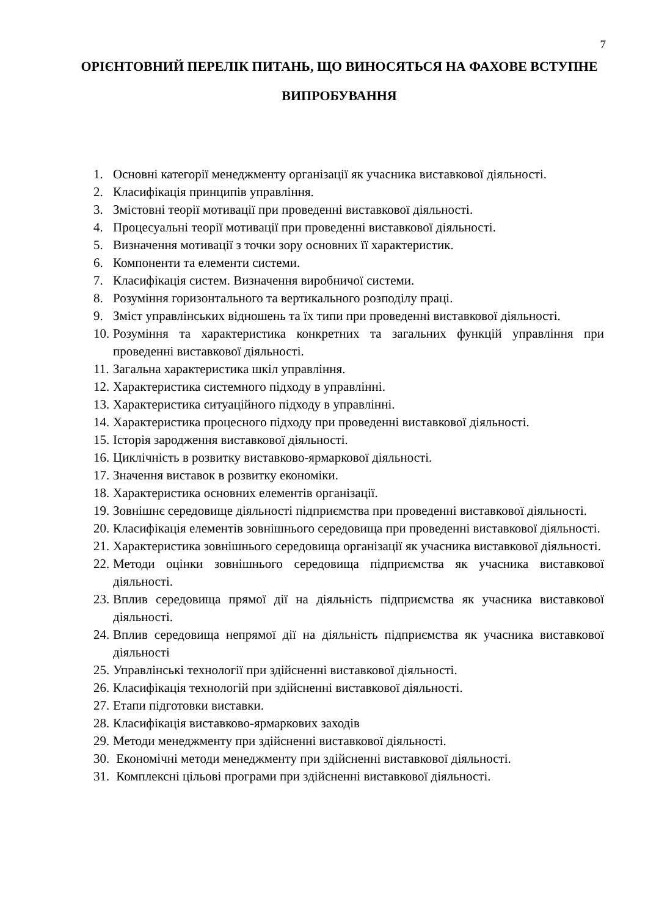7
ОРІЄНТОВНИЙ ПЕРЕЛІК ПИТАНЬ, ЩО ВИНОСЯТЬСЯ НА ФАХОВЕ ВСТУПНЕ ВИПРОБУВАННЯ
1. Основні категорії менеджменту організації як учасника виставкової діяльності.
2. Класифікація принципів управління.
3. Змістовні теорії мотивації при проведенні виставкової діяльності.
4. Процесуальні теорії мотивації при проведенні виставкової діяльності.
5. Визначення мотивації з точки зору основних її характеристик.
6. Компоненти та елементи системи.
7. Класифікація систем. Визначення виробничої системи.
8. Розуміння горизонтального та вертикального розподілу праці.
9. Зміст управлінських відношень та їх типи при проведенні виставкової діяльності.
10. Розуміння та характеристика конкретних та загальних функцій управління при проведенні виставкової діяльності.
11. Загальна характеристика шкіл управління.
12. Характеристика системного підходу в управлінні.
13. Характеристика ситуаційного підходу в управлінні.
14. Характеристика процесного підходу при проведенні виставкової діяльності.
15. Історія зародження виставкової діяльності.
16. Циклічність в розвитку виставково-ярмаркової діяльності.
17. Значення виставок в розвитку економіки.
18. Характеристика основних елементів організації.
19. Зовнішнє середовище діяльності підприємства при проведенні виставкової діяльності.
20. Класифікація елементів зовнішнього середовища при проведенні виставкової діяльності.
21. Характеристика зовнішнього середовища організації як учасника виставкової діяльності.
22. Методи оцінки зовнішнього середовища підприємства як учасника виставкової діяльності.
23. Вплив середовища прямої дії на діяльність підприємства як учасника виставкової діяльності.
24. Вплив середовища непрямої дії на діяльність підприємства як учасника виставкової діяльності
25. Управлінські технології при здійсненні виставкової діяльності.
26. Класифікація технологій при здійсненні виставкової діяльності.
27. Етапи підготовки виставки.
28. Класифікація виставково-ярмаркових заходів
29. Методи менеджменту при здійсненні виставкової діяльності.
30. Економічні методи менеджменту при здійсненні виставкової діяльності.
31. Комплексні цільові програми при здійсненні виставкової діяльності.